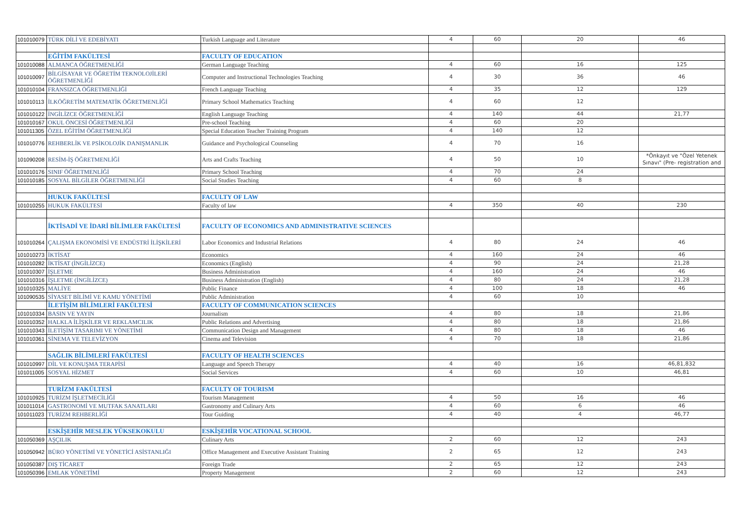| 101010079 | TÜRK DİLİ VE EDEBİYATI | Turkish Language and Literature | 4 | 60 | 20 | 46 |
| | EĞİTİM FAKÜLTESİ | FACULTY OF EDUCATION | | | | |
| 101010088 | ALMANCA ÖĞRETMENLİĞİ | German Language Teaching | 4 | 60 | 16 | 125 |
| 101010097 | BİLGİSAYAR VE ÖĞRETİM TEKNOLOJİLERİ ÖĞRETMENLİĞİ | Computer and Instructional Technologies Teaching | 4 | 30 | 36 | 46 |
| 101010104 | FRANSIZCA ÖĞRETMENLİĞİ | French Language Teaching | 4 | 35 | 12 | 129 |
| 101010113 | İLKÖĞRETİM MATEMATİK ÖĞRETMENLİĞİ | Primary School Mathematics Teaching | 4 | 60 | 12 | |
| 101010122 | İNGİLİZCE ÖĞRETMENLİĞİ | English Language Teaching | 4 | 140 | 44 | 21,77 |
| 101010167 | OKUL ÖNCESİ ÖĞRETMENLİĞİ | Pre-school Teaching | 4 | 60 | 20 | |
| 101011305 | ÖZEL EĞİTİM ÖĞRETMENLİĞİ | Special Education Teacher Training Program | 4 | 140 | 12 | |
| 101010776 | REHBERLİK VE PSİKOLOJİK DANIŞMANLIK | Guidance and Psychological Counseling | 4 | 70 | 16 | |
| 101090208 | RESİM-İŞ ÖĞRETMENLİĞİ | Arts and Crafts Teaching | 4 | 50 | 10 | *Önkayıt ve "Özel Yetenek Sınavı" (Pre- registration and |
| 101010176 | SINIF ÖĞRETMENLİĞİ | Primary School Teaching | 4 | 70 | 24 | |
| 101010185 | SOSYAL BİLGİLER ÖĞRETMENLİĞİ | Social Studies Teaching | 4 | 60 | 8 | |
| | HUKUK FAKÜLTESİ | FACULTY OF LAW | | | | |
| 101010255 | HUKUK FAKÜLTESİ | Faculty of law | 4 | 350 | 40 | 230 |
| | İKTİSADİ VE İDARİ BİLİMLER FAKÜLTESİ | FACULTY OF ECONOMICS AND ADMINISTRATIVE SCIENCES | | | | |
| 101010264 | ÇALIŞMA EKONOMİSİ VE ENDÜSTRİ İLİŞKİLERİ | Labor Economics and Industrial Relations | 4 | 80 | 24 | 46 |
| 101010273 | İKTİSAT | Economics | 4 | 160 | 24 | 46 |
| 101010282 | İKTİSAT (İNGİLİZCE) | Economics (English) | 4 | 90 | 24 | 21,28 |
| 101010307 | İŞLETME | Business Administration | 4 | 160 | 24 | 46 |
| 101010316 | İŞLETME (İNGİLİZCE) | Business Administration (English) | 4 | 80 | 24 | 21,28 |
| 101010325 | MALİYE | Public Finance | 4 | 100 | 18 | 46 |
| 101090535 | SİYASET BİLİMİ VE KAMU YÖNETİMİ | Public Administration | 4 | 60 | 10 | |
| | İLETİŞİM BİLİMLERİ FAKÜLTESİ | FACULTY OF COMMUNICATION SCIENCES | | | | |
| 101010334 | BASIN VE YAYIN | Journalism | 4 | 80 | 18 | 21,86 |
| 101010352 | HALKLA İLİŞKİLER VE REKLAMCILIK | Public Relations and Advertising | 4 | 80 | 18 | 21,86 |
| 101010343 | İLETİŞİM TASARIMI VE YÖNETİMİ | Communication Design and Management | 4 | 80 | 18 | 46 |
| 101010361 | SİNEMA VE TELEVİZYON | Cinema and Television | 4 | 70 | 18 | 21,86 |
| | SAĞLIK BİLİMLERİ FAKÜLTESİ | FACULTY OF HEALTH SCIENCES | | | | |
| 101010997 | DİL VE KONUŞMA TERAPİSİ | Language and Speech Therapy | 4 | 40 | 16 | 46,81,832 |
| 101011005 | SOSYAL HİZMET | Social Services | 4 | 60 | 10 | 46,81 |
| | TURİZM FAKÜLTESİ | FACULTY OF TOURISM | | | | |
| 101010925 | TURİZM İŞLETMECİLİĞİ | Tourism Management | 4 | 50 | 16 | 46 |
| 101011014 | GASTRONOMİ VE MUTFAK SANATLARI | Gastronomy and Culinary Arts | 4 | 60 | 6 | 46 |
| 101011023 | TURİZM REHBERLİĞİ | Tour Guiding | 4 | 40 | 4 | 46,77 |
| | ESKİŞEHİR MESLEK YÜKSEKOKULU | ESKİŞEHİR VOCATIONAL SCHOOL | | | | |
| 101050369 | AŞÇILIK | Culinary Arts | 2 | 60 | 12 | 243 |
| 101050942 | BÜRO YÖNETİMİ VE YÖNETİCİ ASİSTANLIĞI | Office Management and Executive Assistant Training | 2 | 65 | 12 | 243 |
| 101050387 | DIŞ TİCARET | Foreign Trade | 2 | 65 | 12 | 243 |
| 101050396 | EMLAK YÖNETİMİ | Property Management | 2 | 60 | 12 | 243 |